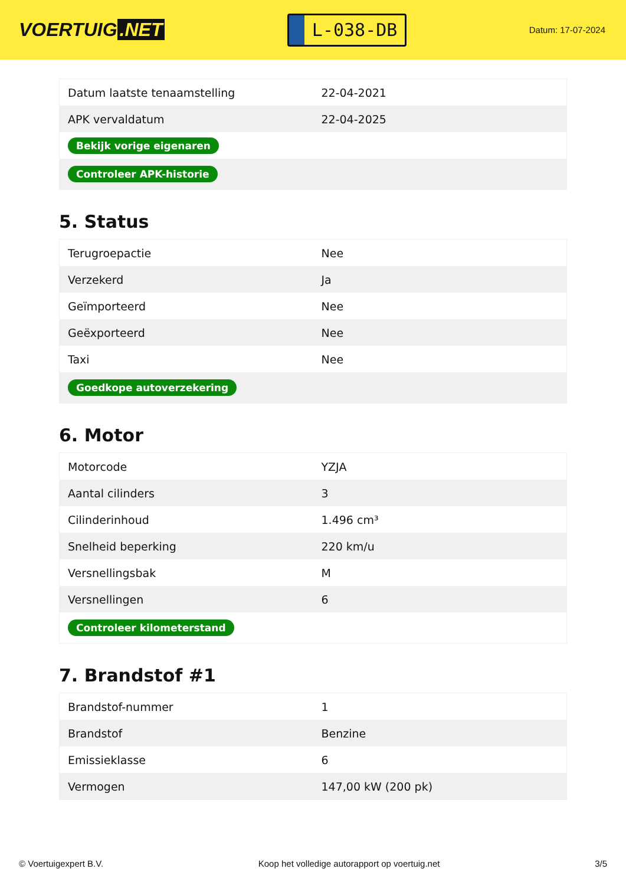VOERTUIG.NET
L-038-DB
Datum: 17-07-2024
| Datum laatste tenaamstelling | 22-04-2021 |
| APK vervaldatum | 22-04-2025 |
| Bekijk vorige eigenaren | |
| Controleer APK-historie | |
5. Status
| Terugroepactie | Nee |
| Verzekerd | Ja |
| Geïmporteerd | Nee |
| Geëxporteerd | Nee |
| Taxi | Nee |
| Goedkope autoverzekering | |
6. Motor
| Motorcode | YZJA |
| Aantal cilinders | 3 |
| Cilinderinhoud | 1.496 cm³ |
| Snelheid beperking | 220 km/u |
| Versnellingsbak | M |
| Versnellingen | 6 |
| Controleer kilometerstand | |
7. Brandstof #1
| Brandstof-nummer | 1 |
| Brandstof | Benzine |
| Emissieklasse | 6 |
| Vermogen | 147,00 kW (200 pk) |
© Voertuigexpert B.V. Koop het volledige autorapport op voertuig.net 3/5